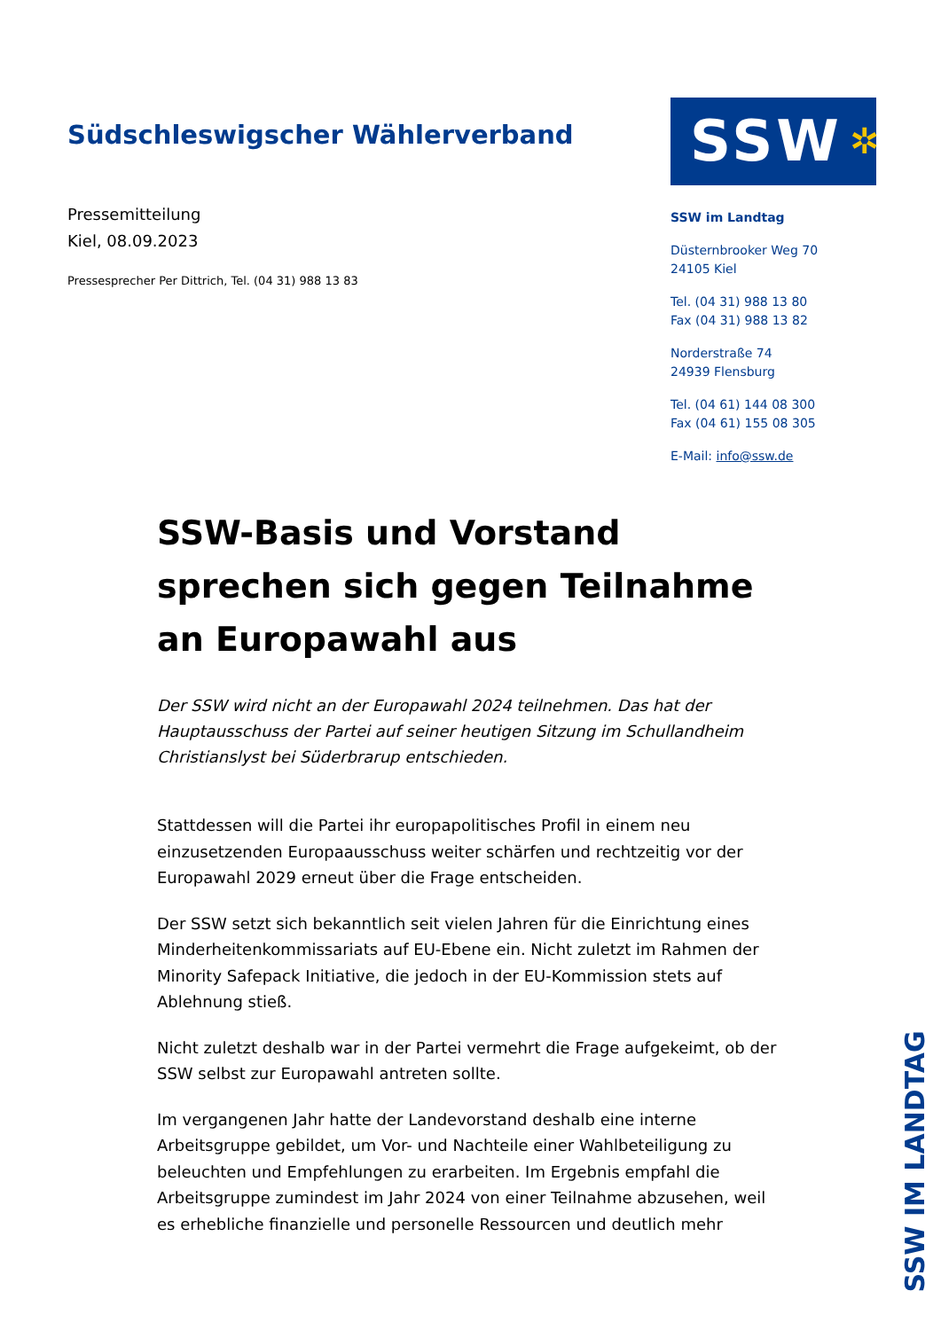Südschleswigscher Wählerverband
Pressemitteilung
Kiel, 08.09.2023
Pressesprecher Per Dittrich, Tel. (04 31) 988 13 83
SSW ✲
SSW im Landtag
Düsternbrooker Weg 70
24105 Kiel
Tel. (04 31) 988 13 80
Fax (04 31) 988 13 82
Norderstraße 74
24939 Flensburg
Tel. (04 61) 144 08 300
Fax (04 61) 155 08 305
E-Mail: info@ssw.de
SSW-Basis und Vorstand sprechen sich gegen Teilnahme an Europawahl aus
Der SSW wird nicht an der Europawahl 2024 teilnehmen. Das hat der Hauptausschuss der Partei auf seiner heutigen Sitzung im Schullandheim Christianslyst bei Süderbrarup entschieden.
Stattdessen will die Partei ihr europapolitisches Profil in einem neu einzusetzenden Europaausschuss weiter schärfen und rechtzeitig vor der Europawahl 2029 erneut über die Frage entscheiden.
Der SSW setzt sich bekanntlich seit vielen Jahren für die Einrichtung eines Minderheitenkommissariats auf EU-Ebene ein. Nicht zuletzt im Rahmen der Minority Safepack Initiative, die jedoch in der EU-Kommission stets auf Ablehnung stieß.
Nicht zuletzt deshalb war in der Partei vermehrt die Frage aufgekeimt, ob der SSW selbst zur Europawahl antreten sollte.
Im vergangenen Jahr hatte der Landevorstand deshalb eine interne Arbeitsgruppe gebildet, um Vor- und Nachteile einer Wahlbeteiligung zu beleuchten und Empfehlungen zu erarbeiten. Im Ergebnis empfahl die Arbeitsgruppe zumindest im Jahr 2024 von einer Teilnahme abzusehen, weil es erhebliche finanzielle und personelle Ressourcen und deutlich mehr
SSW IM LANDTAG